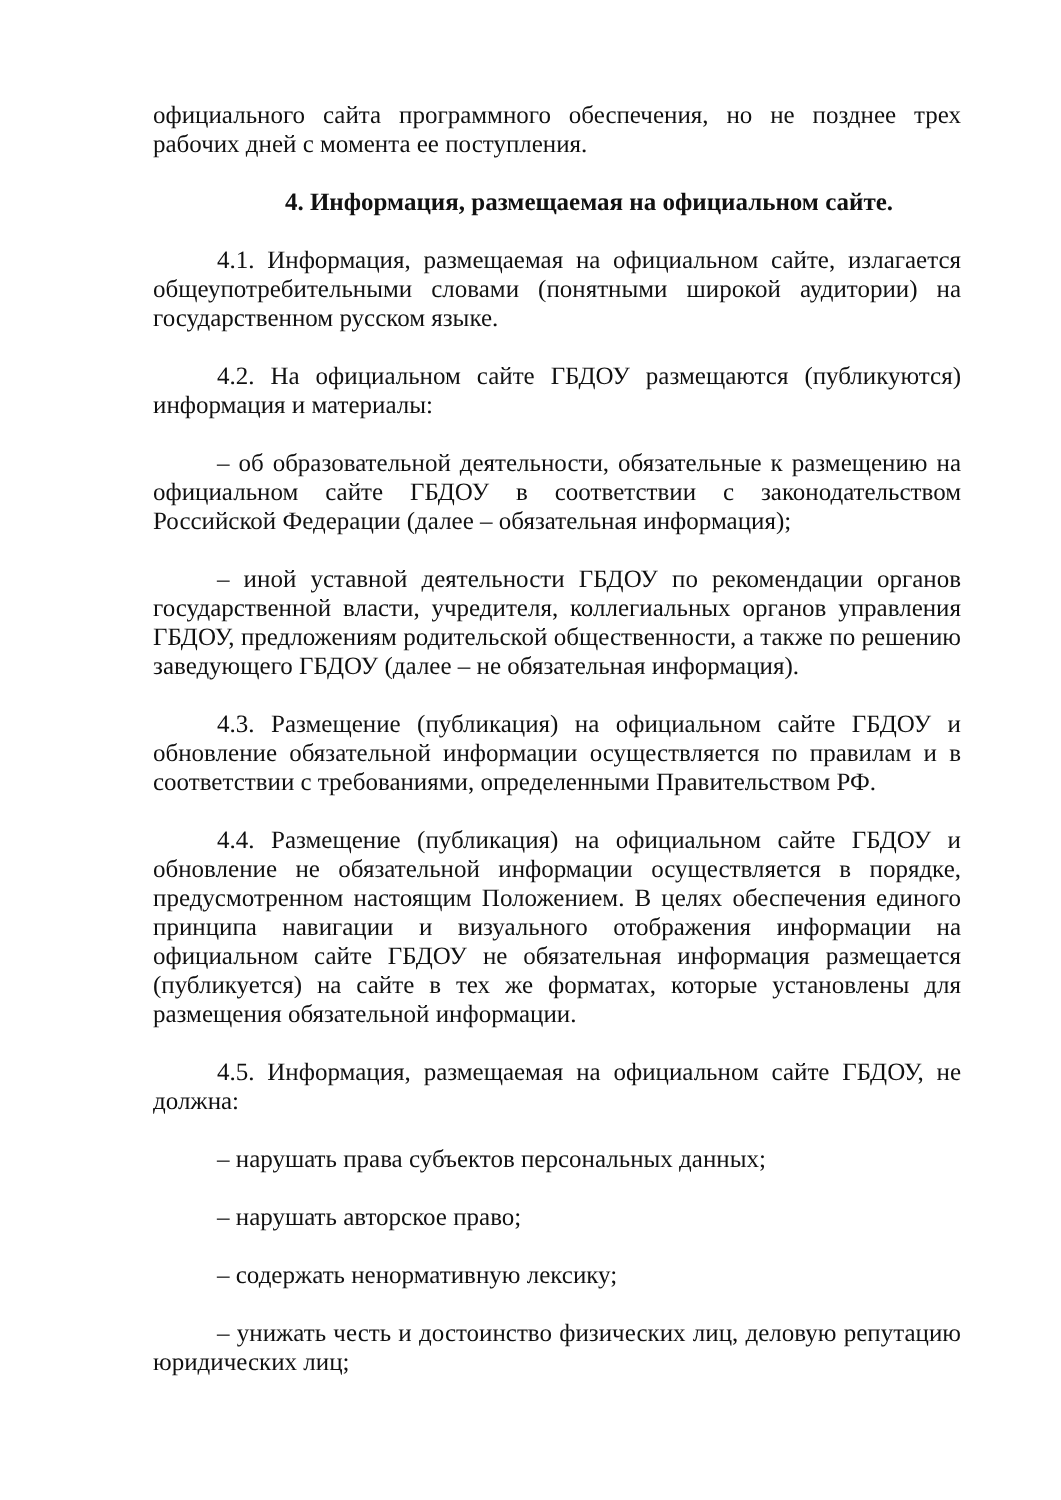официального сайта программного обеспечения, но не позднее трех рабочих дней с момента ее поступления.
4. Информация, размещаемая на официальном сайте.
4.1. Информация, размещаемая на официальном сайте, излагается общеупотребительными словами (понятными широкой аудитории) на государственном русском языке.
4.2. На официальном сайте ГБДОУ размещаются (публикуются) информация и материалы:
– об образовательной деятельности, обязательные к размещению на официальном сайте ГБДОУ в соответствии с законодательством Российской Федерации (далее – обязательная информация);
– иной уставной деятельности ГБДОУ по рекомендации органов государственной власти, учредителя, коллегиальных органов управления ГБДОУ, предложениям родительской общественности, а также по решению заведующего ГБДОУ (далее – не обязательная информация).
4.3. Размещение (публикация) на официальном сайте ГБДОУ и обновление обязательной информации осуществляется по правилам и в соответствии с требованиями, определенными Правительством РФ.
4.4. Размещение (публикация) на официальном сайте ГБДОУ и обновление не обязательной информации осуществляется в порядке, предусмотренном настоящим Положением. В целях обеспечения единого принципа навигации и визуального отображения информации на официальном сайте ГБДОУ не обязательная информация размещается (публикуется) на сайте в тех же форматах, которые установлены для размещения обязательной информации.
4.5. Информация, размещаемая на официальном сайте ГБДОУ, не должна:
– нарушать права субъектов персональных данных;
– нарушать авторское право;
– содержать ненормативную лексику;
– унижать честь и достоинство физических лиц, деловую репутацию юридических лиц;